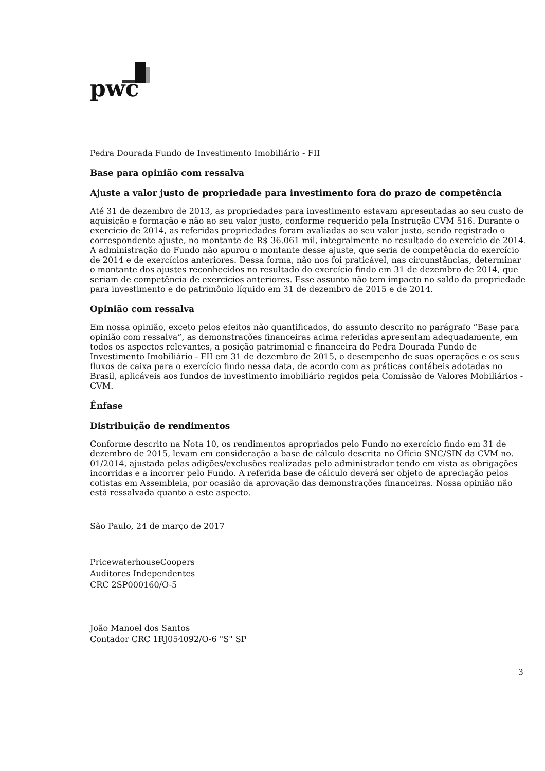pwc
Pedra Dourada Fundo de Investimento Imobiliário - FII
Base para opinião com ressalva
Ajuste a valor justo de propriedade para investimento fora do prazo de competência
Até 31 de dezembro de 2013, as propriedades para investimento estavam apresentadas ao seu custo de aquisição e formação e não ao seu valor justo, conforme requerido pela Instrução CVM 516. Durante o exercício de 2014, as referidas propriedades foram avaliadas ao seu valor justo, sendo registrado o correspondente ajuste, no montante de R$ 36.061 mil, integralmente no resultado do exercício de 2014. A administração do Fundo não apurou o montante desse ajuste, que seria de competência do exercício de 2014 e de exercícios anteriores. Dessa forma, não nos foi praticável, nas circunstâncias, determinar o montante dos ajustes reconhecidos no resultado do exercício findo em 31 de dezembro de 2014, que seriam de competência de exercícios anteriores. Esse assunto não tem impacto no saldo da propriedade para investimento e do patrimônio líquido em 31 de dezembro de 2015 e de 2014.
Opinião com ressalva
Em nossa opinião, exceto pelos efeitos não quantificados, do assunto descrito no parágrafo “Base para opinião com ressalva”, as demonstrações financeiras acima referidas apresentam adequadamente, em todos os aspectos relevantes, a posição patrimonial e financeira do Pedra Dourada Fundo de Investimento Imobiliário - FII em 31 de dezembro de 2015, o desempenho de suas operações e os seus fluxos de caixa para o exercício findo nessa data, de acordo com as práticas contábeis adotadas no Brasil, aplicáveis aos fundos de investimento imobiliário regidos pela Comissão de Valores Mobiliários - CVM.
Ênfase
Distribuição de rendimentos
Conforme descrito na Nota 10, os rendimentos apropriados pelo Fundo no exercício findo em 31 de dezembro de 2015, levam em consideração a base de cálculo descrita no Ofício SNC/SIN da CVM no. 01/2014, ajustada pelas adições/exclusões realizadas pelo administrador tendo em vista as obrigações incorridas e a incorrer pelo Fundo. A referida base de cálculo deverá ser objeto de apreciação pelos cotistas em Assembleia, por ocasião da aprovação das demonstrações financeiras. Nossa opinião não está ressalvada quanto a este aspecto.
São Paulo, 24 de março de 2017
PricewaterhouseCoopers
Auditores Independentes
CRC 2SP000160/O-5
João Manoel dos Santos
Contador CRC 1RJ054092/O-6 "S" SP
3